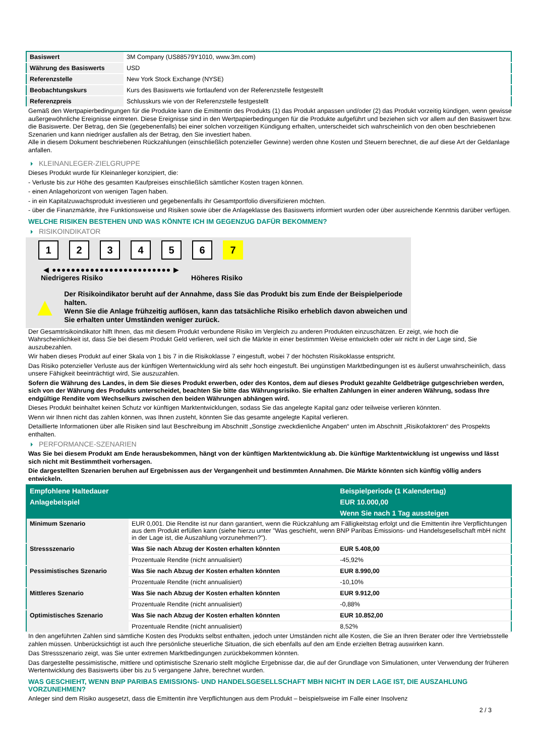| Basiswert | 3M Company (US88579Y1010, www.3m.com) |
| Währung des Basiswerts | USD |
| Referenzstelle | New York Stock Exchange (NYSE) |
| Beobachtungskurs | Kurs des Basiswerts wie fortlaufend von der Referenzstelle festgestellt |
| Referenzpreis | Schlusskurs wie von der Referenzstelle festgestellt |
Gemäß den Wertpapierbedingungen für die Produkte kann die Emittentin des Produkts (1) das Produkt anpassen und/oder (2) das Produkt vorzeitig kündigen, wenn gewisse außergewöhnliche Ereignisse eintreten. Diese Ereignisse sind in den Wertpapierbedingungen für die Produkte aufgeführt und beziehen sich vor allem auf den Basiswert bzw. die Basiswerte. Der Betrag, den Sie (gegebenenfalls) bei einer solchen vorzeitigen Kündigung erhalten, unterscheidet sich wahrscheinlich von den oben beschriebenen Szenarien und kann niedriger ausfallen als der Betrag, den Sie investiert haben.
Alle in diesem Dokument beschriebenen Rückzahlungen (einschließlich potenzieller Gewinne) werden ohne Kosten und Steuern berechnet, die auf diese Art der Geldanlage anfallen.
KLEINANLEGER-ZIELGRUPPE
Dieses Produkt wurde für Kleinanleger konzipiert, die:
- Verluste bis zur Höhe des gesamten Kaufpreises einschließlich sämtlicher Kosten tragen können.
- einen Anlagehorizont von wenigen Tagen haben.
- in ein Kapitalzuwachsprodukt investieren und gegebenenfalls ihr Gesamtportfolio diversifizieren möchten.
- über die Finanzmärkte, ihre Funktionsweise und Risiken sowie über die Anlageklasse des Basiswerts informiert wurden oder über ausreichende Kenntnis darüber verfügen.
WELCHE RISIKEN BESTEHEN UND WAS KÖNNTE ICH IM GEGENZUG DAFÜR BEKOMMEN?
RISIKOINDIKATOR
1 2 3 4 5 6 7
◀ ●●●●●●●●●●●●●●●●●●●●●●●●● ▶
Niedrigeres Risiko Höheres Risiko
▲
Der Risikoindikator beruht auf der Annahme, dass Sie das Produkt bis zum Ende der Beispielperiode halten.
Wenn Sie die Anlage frühzeitig auflösen, kann das tatsächliche Risiko erheblich davon abweichen und Sie erhalten unter Umständen weniger zurück.
Der Gesamtrisikoindikator hilft Ihnen, das mit diesem Produkt verbundene Risiko im Vergleich zu anderen Produkten einzuschätzen. Er zeigt, wie hoch die Wahrscheinlichkeit ist, dass Sie bei diesem Produkt Geld verlieren, weil sich die Märkte in einer bestimmten Weise entwickeln oder wir nicht in der Lage sind, Sie auszubezahlen.
Wir haben dieses Produkt auf einer Skala von 1 bis 7 in die Risikoklasse 7 eingestuft, wobei 7 der höchsten Risikoklasse entspricht.
Das Risiko potenzieller Verluste aus der künftigen Wertentwicklung wird als sehr hoch eingestuft. Bei ungünstigen Marktbedingungen ist es äußerst unwahrscheinlich, dass unsere Fähigkeit beeinträchtigt wird, Sie auszuzahlen.
Sofern die Währung des Landes, in dem Sie dieses Produkt erwerben, oder des Kontos, dem auf dieses Produkt gezahlte Geldbeträge gutgeschrieben werden, sich von der Währung des Produkts unterscheidet, beachten Sie bitte das Währungsrisiko. Sie erhalten Zahlungen in einer anderen Währung, sodass Ihre endgültige Rendite vom Wechselkurs zwischen den beiden Währungen abhängen wird.
Dieses Produkt beinhaltet keinen Schutz vor künftigen Marktentwicklungen, sodass Sie das angelegte Kapital ganz oder teilweise verlieren könnten.
Wenn wir Ihnen nicht das zahlen können, was Ihnen zusteht, könnten Sie das gesamte angelegte Kapital verlieren.
Detaillierte Informationen über alle Risiken sind laut Beschreibung im Abschnitt „Sonstige zweckdienliche Angaben“ unten im Abschnitt „Risikofaktoren“ des Prospekts enthalten.
PERFORMANCE-SZENARIEN
Was Sie bei diesem Produkt am Ende herausbekommen, hängt von der künftigen Marktentwicklung ab. Die künftige Marktentwicklung ist ungewiss und lässt sich nicht mit Bestimmtheit vorhersagen.
Die dargestellten Szenarien beruhen auf Ergebnissen aus der Vergangenheit und bestimmten Annahmen. Die Märkte könnten sich künftig völlig anders entwickeln.
| Empfohlene Haltedauer | | Beispielperiode (1 Kalendertag) |
| --- | --- | --- |
| Anlagebeispiel | | EUR 10.000,00 |
| | | Wenn Sie nach 1 Tag aussteigen |
| Minimum Szenario | EUR 0,001. Die Rendite ist nur dann garantiert, wenn die Rückzahlung am Fälligkeitstag erfolgt und die Emittentin ihre Verpflichtungen aus dem Produkt erfüllen kann (siehe hierzu unter "Was geschieht, wenn BNP Paribas Emissions- und Handelsgesellschaft mbH nicht in der Lage ist, die Auszahlung vorzunehmen?"). | |
| Stressszenario | Was Sie nach Abzug der Kosten erhalten könnten | EUR 5.408,00 |
| | Prozentuale Rendite (nicht annualisiert) | -45,92% |
| Pessimistisches Szenario | Was Sie nach Abzug der Kosten erhalten könnten | EUR 8.990,00 |
| | Prozentuale Rendite (nicht annualisiert) | -10,10% |
| Mittleres Szenario | Was Sie nach Abzug der Kosten erhalten könnten | EUR 9.912,00 |
| | Prozentuale Rendite (nicht annualisiert) | -0,88% |
| Optimistisches Szenario | Was Sie nach Abzug der Kosten erhalten könnten | EUR 10.852,00 |
| | Prozentuale Rendite (nicht annualisiert) | 8,52% |
In den angeführten Zahlen sind sämtliche Kosten des Produkts selbst enthalten, jedoch unter Umständen nicht alle Kosten, die Sie an Ihren Berater oder Ihre Vertriebsstelle zahlen müssen. Unberücksichtigt ist auch Ihre persönliche steuerliche Situation, die sich ebenfalls auf den am Ende erzielten Betrag auswirken kann.
Das Stressszenario zeigt, was Sie unter extremen Marktbedingungen zurückbekommen könnten.
Das dargestellte pessimistische, mittlere und optimistische Szenario stellt mögliche Ergebnisse dar, die auf der Grundlage von Simulationen, unter Verwendung der früheren Wertentwicklung des Basiswerts über bis zu 5 vergangene Jahre, berechnet wurden.
WAS GESCHIEHT, WENN BNP PARIBAS EMISSIONS- UND HANDELSGESELLSCHAFT MBH NICHT IN DER LAGE IST, DIE AUSZAHLUNG VORZUNEHMEN?
Anleger sind dem Risiko ausgesetzt, dass die Emittentin ihre Verpflichtungen aus dem Produkt – beispielsweise im Falle einer Insolvenz
2 / 3